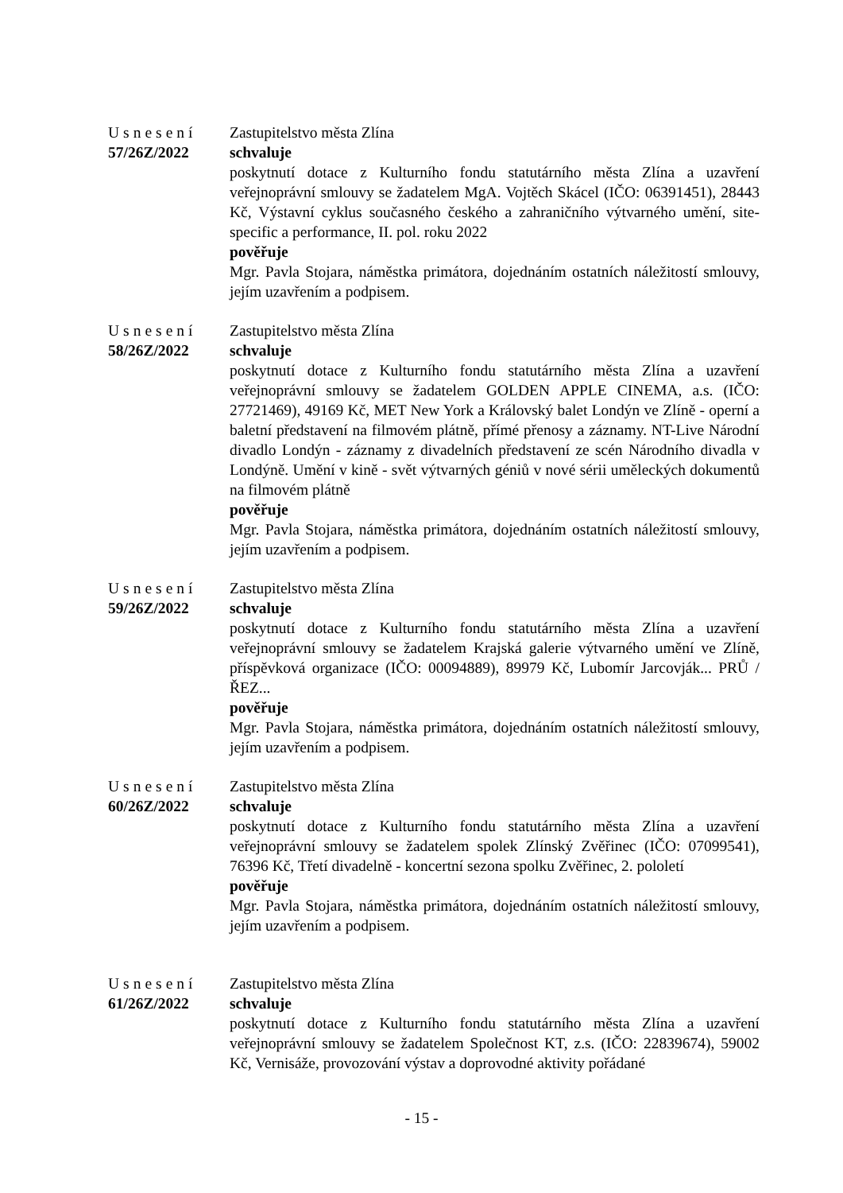Usnesení
57/26Z/2022
Zastupitelstvo města Zlína
schvaluje
poskytnutí dotace z Kulturního fondu statutárního města Zlína a uzavření veřejnoprávní smlouvy se žadatelem MgA. Vojtěch Skácel (IČO: 06391451), 28443 Kč, Výstavní cyklus současného českého a zahraničního výtvarného umění, site-specific a performance, II. pol. roku 2022
pověřuje
Mgr. Pavla Stojara, náměstka primátora, dojednáním ostatních náležitostí smlouvy, jejím uzavřením a podpisem.
Usnesení
58/26Z/2022
Zastupitelstvo města Zlína
schvaluje
poskytnutí dotace z Kulturního fondu statutárního města Zlína a uzavření veřejnoprávní smlouvy se žadatelem GOLDEN APPLE CINEMA, a.s. (IČO: 27721469), 49169 Kč, MET New York a Královský balet Londýn ve Zlíně - operní a baletní představení na filmovém plátně, přímé přenosy a záznamy. NT-Live Národní divadlo Londýn - záznamy z divadelních představení ze scén Národního divadla v Londýně. Umění v kině - svět výtvarných géniů v nové sérii uměleckých dokumentů na filmovém plátně
pověřuje
Mgr. Pavla Stojara, náměstka primátora, dojednáním ostatních náležitostí smlouvy, jejím uzavřením a podpisem.
Usnesení
59/26Z/2022
Zastupitelstvo města Zlína
schvaluje
poskytnutí dotace z Kulturního fondu statutárního města Zlína a uzavření veřejnoprávní smlouvy se žadatelem Krajská galerie výtvarného umění ve Zlíně, příspěvková organizace (IČO: 00094889), 89979 Kč, Lubomír Jarcovják... PRŮ / ŘEZ...
pověřuje
Mgr. Pavla Stojara, náměstka primátora, dojednáním ostatních náležitostí smlouvy, jejím uzavřením a podpisem.
Usnesení
60/26Z/2022
Zastupitelstvo města Zlína
schvaluje
poskytnutí dotace z Kulturního fondu statutárního města Zlína a uzavření veřejnoprávní smlouvy se žadatelem spolek Zlínský Zvěřinec (IČO: 07099541), 76396 Kč, Třetí divadelně - koncertní sezona spolku Zvěřinec, 2. pololetí
pověřuje
Mgr. Pavla Stojara, náměstka primátora, dojednáním ostatních náležitostí smlouvy, jejím uzavřením a podpisem.
Usnesení
61/26Z/2022
Zastupitelstvo města Zlína
schvaluje
poskytnutí dotace z Kulturního fondu statutárního města Zlína a uzavření veřejnoprávní smlouvy se žadatelem Společnost KT, z.s. (IČO: 22839674), 59002 Kč, Vernisáže, provozování výstav a doprovodné aktivity pořádané
- 15 -